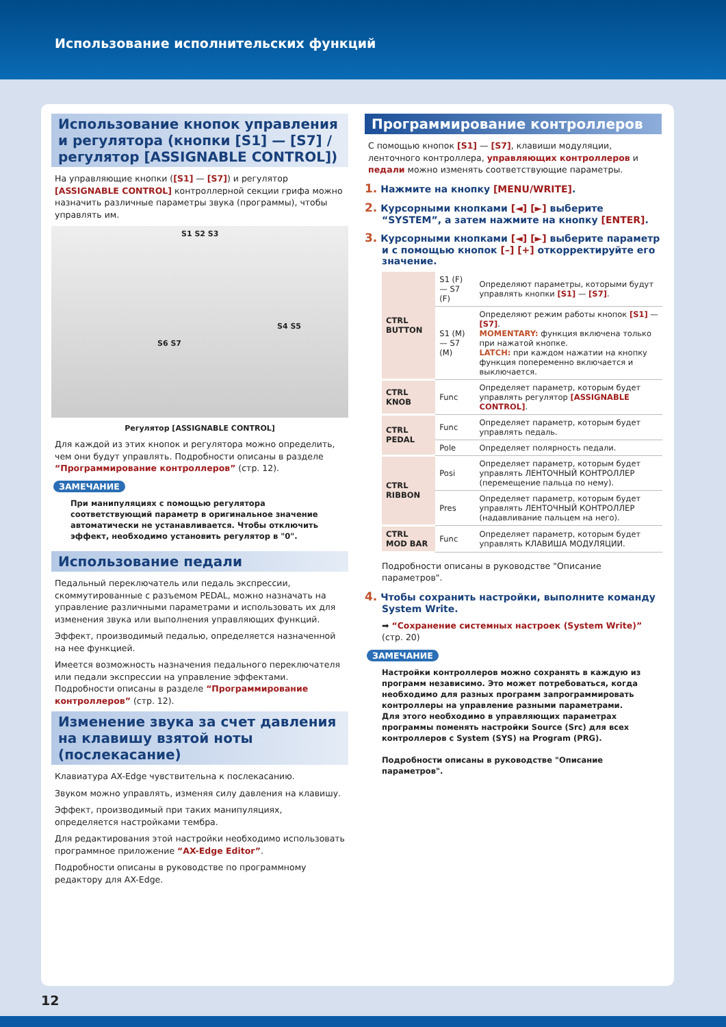Использование исполнительских функций
Использование кнопок управления и регулятора (кнопки [S1] — [S7] / регулятор [ASSIGNABLE CONTROL])
На управляющие кнопки ([S1] — [S7]) и регулятор [ASSIGNABLE CONTROL] контроллерной секции грифа можно назначить различные параметры звука (программы), чтобы управлять им.
S1 S2 S3
S4 S5
S6 S7
Регулятор [ASSIGNABLE CONTROL]
Для каждой из этих кнопок и регулятора можно определить, чем они будут управлять. Подробности описаны в разделе “Программирование контроллеров” (стр. 12).
ЗАМЕЧАНИЕ
При манипуляциях с помощью регулятора соответствующий параметр в оригинальное значение автоматически не устанавливается. Чтобы отключить эффект, необходимо установить регулятор в "0".
Использование педали
Педальный переключатель или педаль экспрессии, скоммутированные с разъемом PEDAL, можно назначать на управление различными параметрами и использовать их для изменения звука или выполнения управляющих функций.
Эффект, производимый педалью, определяется назначенной на нее функцией.
Имеется возможность назначения педального переключателя или педали экспрессии на управление эффектами. Подробности описаны в разделе “Программирование контроллеров” (стр. 12).
Изменение звука за счет давления на клавишу взятой ноты (послекасание)
Клавиатура AX-Edge чувствительна к послекасанию.
Звуком можно управлять, изменяя силу давления на клавишу.
Эффект, производимый при таких манипуляциях, определяется настройками тембра.
Для редактирования этой настройки необходимо использовать программное приложение “AX-Edge Editor”.
Подробности описаны в руководстве по программному редактору для AX-Edge.
Программирование контроллеров
С помощью кнопок [S1] — [S7], клавиши модуляции, ленточного контроллера, управляющих контроллеров и педали можно изменять соответствующие параметры.
1. Нажмите на кнопку [MENU/WRITE].
2. Курсорными кнопками [◄] [►] выберите “SYSTEM”, а затем нажмите на кнопку [ENTER].
3. Курсорными кнопками [◄] [►] выберите параметр и с помощью кнопок [–] [+] откорректируйте его значение.
| CTRL BUTTON | S1 (F) — S7 (F) | Определяют параметры, которыми будут управлять кнопки [S1] — [S7] . |
| | S1 (M) — S7 (M) | Определяют режим работы кнопок [S1] — [S7] . MOMENTARY: функция включена только при нажатой кнопке. LATCH: при каждом нажатии на кнопку функция попеременно включается и выключается. |
| CTRL KNOB | Func | Определяет параметр, которым будет управлять регулятор [ASSIGNABLE CONTROL] . |
| CTRL PEDAL | Func | Определяет параметр, которым будет управлять педаль. |
| | Pole | Определяет полярность педали. |
| CTRL RIBBON | Posi | Определяет параметр, которым будет управлять ЛЕНТОЧНЫЙ КОНТРОЛЛЕР (перемещение пальца по нему). |
| | Pres | Определяет параметр, которым будет управлять ЛЕНТОЧНЫЙ КОНТРОЛЛЕР (надавливание пальцем на него). |
| CTRL MOD BAR | Func | Определяет параметр, которым будет управлять КЛАВИША МОДУЛЯЦИИ. |
Подробности описаны в руководстве "Описание параметров".
4. Чтобы сохранить настройки, выполните команду System Write.
➡ “Сохранение системных настроек (System Write)” (стр. 20)
ЗАМЕЧАНИЕ
Настройки контроллеров можно сохранять в каждую из программ независимо. Это может потребоваться, когда необходимо для разных программ запрограммировать контроллеры на управление разными параметрами. Для этого необходимо в управляющих параметрах программы поменять настройки Source (Src) для всех контроллеров с System (SYS) на Program (PRG).
Подробности описаны в руководстве "Описание параметров".
12